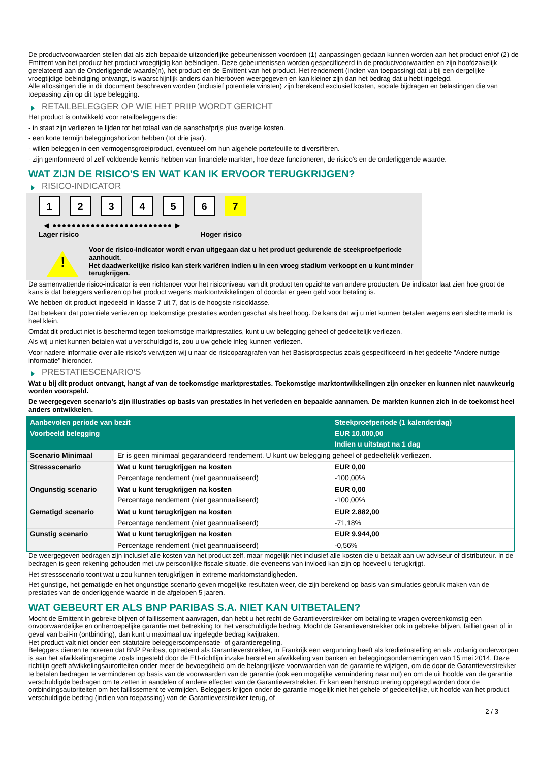De productvoorwaarden stellen dat als zich bepaalde uitzonderlijke gebeurtenissen voordoen (1) aanpassingen gedaan kunnen worden aan het product en/of (2) de Emittent van het product het product vroegtijdig kan beëindigen. Deze gebeurtenissen worden gespecificeerd in de productvoorwaarden en zijn hoofdzakelijk gerelateerd aan de Onderliggende waarde(n), het product en de Emittent van het product. Het rendement (indien van toepassing) dat u bij een dergelijke vroegtijdige beëindiging ontvangt, is waarschijnlijk anders dan hierboven weergegeven en kan kleiner zijn dan het bedrag dat u hebt ingelegd.
Alle aflossingen die in dit document beschreven worden (inclusief potentiële winsten) zijn berekend exclusief kosten, sociale bijdragen en belastingen die van toepassing zijn op dit type belegging.
RETAILBELEGGER OP WIE HET PRIIP WORDT GERICHT
Het product is ontwikkeld voor retailbeleggers die:
- in staat zijn verliezen te lijden tot het totaal van de aanschafprijs plus overige kosten.
- een korte termijn beleggingshorizon hebben (tot drie jaar).
- willen beleggen in een vermogensgroeiproduct, eventueel om hun algehele portefeuille te diversifiëren.
- zijn geïnformeerd of zelf voldoende kennis hebben van financiële markten, hoe deze functioneren, de risico's en de onderliggende waarde.
WAT ZIJN DE RISICO'S EN WAT KAN IK ERVOOR TERUGKRIJGEN?
RISICO-INDICATOR
123456 7
◀ ●●●●●●●●●●●●●●●●●●●●●●●●● ▶
Lager risico Hoger risico
!
Voor de risico-indicator wordt ervan uitgegaan dat u het product gedurende de steekproefperiode aanhoudt.
Het daadwerkelijke risico kan sterk variëren indien u in een vroeg stadium verkoopt en u kunt minder terugkrijgen.
De samenvattende risico-indicator is een richtsnoer voor het risiconiveau van dit product ten opzichte van andere producten. De indicator laat zien hoe groot de kans is dat beleggers verliezen op het product wegens marktontwikkelingen of doordat er geen geld voor betaling is.
We hebben dit product ingedeeld in klasse 7 uit 7, dat is de hoogste risicoklasse.
Dat betekent dat potentiële verliezen op toekomstige prestaties worden geschat als heel hoog. De kans dat wij u niet kunnen betalen wegens een slechte markt is heel klein.
Omdat dit product niet is beschermd tegen toekomstige marktprestaties, kunt u uw belegging geheel of gedeeltelijk verliezen.
Als wij u niet kunnen betalen wat u verschuldigd is, zou u uw gehele inleg kunnen verliezen.
Voor nadere informatie over alle risico's verwijzen wij u naar de risicoparagrafen van het Basisprospectus zoals gespecificeerd in het gedeelte "Andere nuttige informatie" hieronder.
PRESTATIESCENARIO'S
Wat u bij dit product ontvangt, hangt af van de toekomstige marktprestaties. Toekomstige marktontwikkelingen zijn onzeker en kunnen niet nauwkeurig worden voorspeld.
De weergegeven scenario’s zijn illustraties op basis van prestaties in het verleden en bepaalde aannamen. De markten kunnen zich in de toekomst heel anders ontwikkelen.
| Aanbevolen periode van bezit | | Steekproefperiode (1 kalenderdag) |
| Voorbeeld belegging | | EUR 10.000,00 |
| | | Indien u uitstapt na 1 dag |
| Scenario Minimaal | Er is geen minimaal gegarandeerd rendement. U kunt uw belegging geheel of gedeeltelijk verliezen. | |
| Stressscenario | Wat u kunt terugkrijgen na kosten | EUR 0,00 |
| | Percentage rendement (niet geannualiseerd) | -100,00% |
| Ongunstig scenario | Wat u kunt terugkrijgen na kosten | EUR 0,00 |
| | Percentage rendement (niet geannualiseerd) | -100,00% |
| Gematigd scenario | Wat u kunt terugkrijgen na kosten | EUR 2.882,00 |
| | Percentage rendement (niet geannualiseerd) | -71,18% |
| Gunstig scenario | Wat u kunt terugkrijgen na kosten | EUR 9.944,00 |
| | Percentage rendement (niet geannualiseerd) | -0,56% |
De weergegeven bedragen zijn inclusief alle kosten van het product zelf, maar mogelijk niet inclusief alle kosten die u betaalt aan uw adviseur of distributeur. In de bedragen is geen rekening gehouden met uw persoonlijke fiscale situatie, die eveneens van invloed kan zijn op hoeveel u terugkrijgt.
Het stressscenario toont wat u zou kunnen terugkrijgen in extreme marktomstandigheden.
Het gunstige, het gematigde en het ongunstige scenario geven mogelijke resultaten weer, die zijn berekend op basis van simulaties gebruik maken van de prestaties van de onderliggende waarde in de afgelopen 5 jaaren.
WAT GEBEURT ER ALS BNP PARIBAS S.A. NIET KAN UITBETALEN?
Mocht de Emittent in gebreke blijven of faillissement aanvragen, dan hebt u het recht de Garantieverstrekker om betaling te vragen overeenkomstig een onvoorwaardelijke en onherroepelijke garantie met betrekking tot het verschuldigde bedrag. Mocht de Garantieverstrekker ook in gebreke blijven, failliet gaan of in geval van bail-in (ontbinding), dan kunt u maximaal uw ingelegde bedrag kwijtraken.
Het product valt niet onder een statutaire beleggerscompensatie- of garantieregeling.
Beleggers dienen te noteren dat BNP Paribas, optredend als Garantieverstrekker, in Frankrijk een vergunning heeft als kredietinstelling en als zodanig onderworpen is aan het afwikkelingsregime zoals ingesteld door de EU-richtlijn inzake herstel en afwikkeling van banken en beleggingsondernemingen van 15 mei 2014. Deze richtlijn geeft afwikkelingsautoriteiten onder meer de bevoegdheid om de belangrijkste voorwaarden van de garantie te wijzigen, om de door de Garantieverstrekker te betalen bedragen te verminderen op basis van de voorwaarden van de garantie (ook een mogelijke vermindering naar nul) en om de uit hoofde van de garantie verschuldigde bedragen om te zetten in aandelen of andere effecten van de Garantieverstrekker. Er kan een herstructurering opgelegd worden door de ontbindingsautoriteiten om het faillissement te vermijden. Beleggers krijgen onder de garantie mogelijk niet het gehele of gedeeltelijke, uit hoofde van het product verschuldigde bedrag (indien van toepassing) van de Garantieverstrekker terug, of
2 / 3